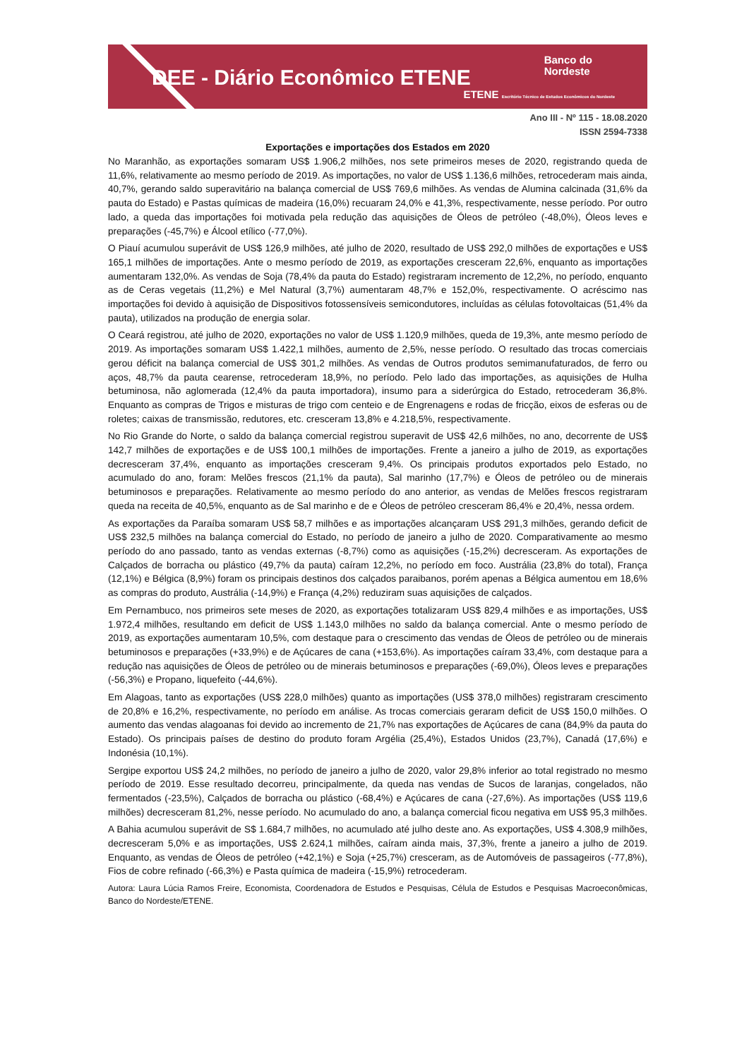DEE - Diário Econômico ETENE
Banco do
Nordeste
ETENE Escritório Técnico de Estudos Econômicos do Nordeste
Ano III - Nº 115 - 18.08.2020
ISSN 2594-7338
Exportações e importações dos Estados em 2020
No Maranhão, as exportações somaram US$ 1.906,2 milhões, nos sete primeiros meses de 2020, registrando queda de 11,6%, relativamente ao mesmo período de 2019. As importações, no valor de US$ 1.136,6 milhões, retrocederam mais ainda, 40,7%, gerando saldo superavitário na balança comercial de US$ 769,6 milhões. As vendas de Alumina calcinada (31,6% da pauta do Estado) e Pastas químicas de madeira (16,0%) recuaram 24,0% e 41,3%, respectivamente, nesse período. Por outro lado, a queda das importações foi motivada pela redução das aquisições de Óleos de petróleo (-48,0%), Óleos leves e preparações (-45,7%) e Álcool etílico (-77,0%).
O Piauí acumulou superávit de US$ 126,9 milhões, até julho de 2020, resultado de US$ 292,0 milhões de exportações e US$ 165,1 milhões de importações. Ante o mesmo período de 2019, as exportações cresceram 22,6%, enquanto as importações aumentaram 132,0%. As vendas de Soja (78,4% da pauta do Estado) registraram incremento de 12,2%, no período, enquanto as de Ceras vegetais (11,2%) e Mel Natural (3,7%) aumentaram 48,7% e 152,0%, respectivamente. O acréscimo nas importações foi devido à aquisição de Dispositivos fotossensíveis semicondutores, incluídas as células fotovoltaicas (51,4% da pauta), utilizados na produção de energia solar.
O Ceará registrou, até julho de 2020, exportações no valor de US$ 1.120,9 milhões, queda de 19,3%, ante mesmo período de 2019. As importações somaram US$ 1.422,1 milhões, aumento de 2,5%, nesse período. O resultado das trocas comerciais gerou déficit na balança comercial de US$ 301,2 milhões. As vendas de Outros produtos semimanufaturados, de ferro ou aços, 48,7% da pauta cearense, retrocederam 18,9%, no período. Pelo lado das importações, as aquisições de Hulha betuminosa, não aglomerada (12,4% da pauta importadora), insumo para a siderúrgica do Estado, retrocederam 36,8%. Enquanto as compras de Trigos e misturas de trigo com centeio e de Engrenagens e rodas de fricção, eixos de esferas ou de roletes; caixas de transmissão, redutores, etc. cresceram 13,8% e 4.218,5%, respectivamente.
No Rio Grande do Norte, o saldo da balança comercial registrou superavit de US$ 42,6 milhões, no ano, decorrente de US$ 142,7 milhões de exportações e de US$ 100,1 milhões de importações. Frente a janeiro a julho de 2019, as exportações decresceram 37,4%, enquanto as importações cresceram 9,4%. Os principais produtos exportados pelo Estado, no acumulado do ano, foram: Melões frescos (21,1% da pauta), Sal marinho (17,7%) e Óleos de petróleo ou de minerais betuminosos e preparações. Relativamente ao mesmo período do ano anterior, as vendas de Melões frescos registraram queda na receita de 40,5%, enquanto as de Sal marinho e de e Óleos de petróleo cresceram 86,4% e 20,4%, nessa ordem.
As exportações da Paraíba somaram US$ 58,7 milhões e as importações alcançaram US$ 291,3 milhões, gerando deficit de US$ 232,5 milhões na balança comercial do Estado, no período de janeiro a julho de 2020. Comparativamente ao mesmo período do ano passado, tanto as vendas externas (-8,7%) como as aquisições (-15,2%) decresceram. As exportações de Calçados de borracha ou plástico (49,7% da pauta) caíram 12,2%, no período em foco. Austrália (23,8% do total), França (12,1%) e Bélgica (8,9%) foram os principais destinos dos calçados paraibanos, porém apenas a Bélgica aumentou em 18,6% as compras do produto, Austrália (-14,9%) e França (4,2%) reduziram suas aquisições de calçados.
Em Pernambuco, nos primeiros sete meses de 2020, as exportações totalizaram US$ 829,4 milhões e as importações, US$ 1.972,4 milhões, resultando em deficit de US$ 1.143,0 milhões no saldo da balança comercial. Ante o mesmo período de 2019, as exportações aumentaram 10,5%, com destaque para o crescimento das vendas de Óleos de petróleo ou de minerais betuminosos e preparações (+33,9%) e de Açúcares de cana (+153,6%). As importações caíram 33,4%, com destaque para a redução nas aquisições de Óleos de petróleo ou de minerais betuminosos e preparações (-69,0%), Óleos leves e preparações (-56,3%) e Propano, liquefeito (-44,6%).
Em Alagoas, tanto as exportações (US$ 228,0 milhões) quanto as importações (US$ 378,0 milhões) registraram crescimento de 20,8% e 16,2%, respectivamente, no período em análise. As trocas comerciais geraram deficit de US$ 150,0 milhões. O aumento das vendas alagoanas foi devido ao incremento de 21,7% nas exportações de Açúcares de cana (84,9% da pauta do Estado). Os principais países de destino do produto foram Argélia (25,4%), Estados Unidos (23,7%), Canadá (17,6%) e Indonésia (10,1%).
Sergipe exportou US$ 24,2 milhões, no período de janeiro a julho de 2020, valor 29,8% inferior ao total registrado no mesmo período de 2019. Esse resultado decorreu, principalmente, da queda nas vendas de Sucos de laranjas, congelados, não fermentados (-23,5%), Calçados de borracha ou plástico (-68,4%) e Açúcares de cana (-27,6%). As importações (US$ 119,6 milhões) decresceram 81,2%, nesse período. No acumulado do ano, a balança comercial ficou negativa em US$ 95,3 milhões.
A Bahia acumulou superávit de S$ 1.684,7 milhões, no acumulado até julho deste ano. As exportações, US$ 4.308,9 milhões, decresceram 5,0% e as importações, US$ 2.624,1 milhões, caíram ainda mais, 37,3%, frente a janeiro a julho de 2019. Enquanto, as vendas de Óleos de petróleo (+42,1%) e Soja (+25,7%) cresceram, as de Automóveis de passageiros (-77,8%), Fios de cobre refinado (-66,3%) e Pasta química de madeira (-15,9%) retrocederam.
Autora: Laura Lúcia Ramos Freire, Economista, Coordenadora de Estudos e Pesquisas, Célula de Estudos e Pesquisas Macroeconômicas, Banco do Nordeste/ETENE.